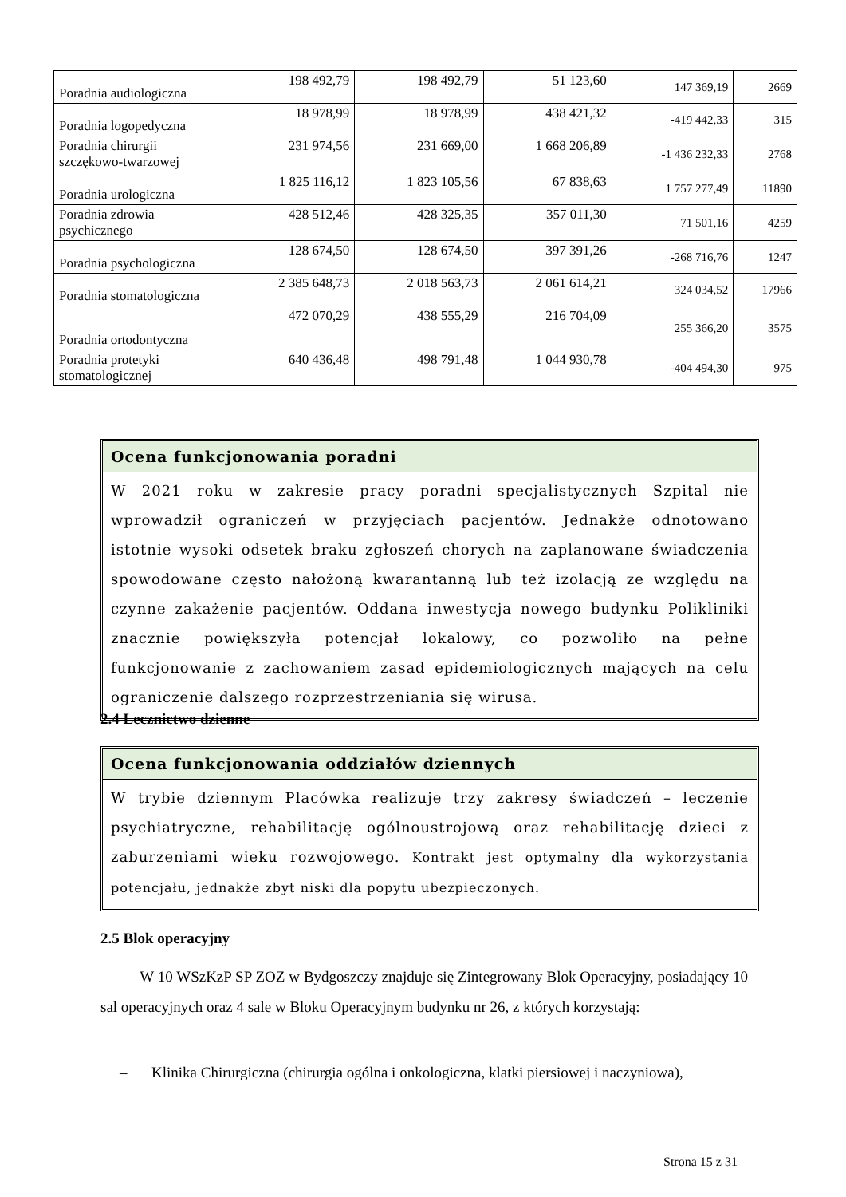| Poradnia audiologiczna | 198 492,79 | 198 492,79 | 51 123,60 | 147 369,19 | 2669 |
| Poradnia logopedyczna | 18 978,99 | 18 978,99 | 438 421,32 | -419 442,33 | 315 |
| Poradnia chirurgii szczękowo-twarzowej | 231 974,56 | 231 669,00 | 1 668 206,89 | -1 436 232,33 | 2768 |
| Poradnia urologiczna | 1 825 116,12 | 1 823 105,56 | 67 838,63 | 1 757 277,49 | 11890 |
| Poradnia zdrowia psychicznego | 428 512,46 | 428 325,35 | 357 011,30 | 71 501,16 | 4259 |
| Poradnia psychologiczna | 128 674,50 | 128 674,50 | 397 391,26 | -268 716,76 | 1247 |
| Poradnia stomatologiczna | 2 385 648,73 | 2 018 563,73 | 2 061 614,21 | 324 034,52 | 17966 |
| Poradnia ortodontyczna | 472 070,29 | 438 555,29 | 216 704,09 | 255 366,20 | 3575 |
| Poradnia protetyki stomatologicznej | 640 436,48 | 498 791,48 | 1 044 930,78 | -404 494,30 | 975 |
Ocena funkcjonowania poradni
W 2021 roku w zakresie pracy poradni specjalistycznych Szpital nie wprowadził ograniczeń w przyjęciach pacjentów. Jednakże odnotowano istotnie wysoki odsetek braku zgłoszeń chorych na zaplanowane świadczenia spowodowane często nałożoną kwarantanną lub też izolacją ze względu na czynne zakażenie pacjentów. Oddana inwestycja nowego budynku Polikliniki znacznie powiększyła potencjał lokalowy, co pozwoliło na pełne funkcjonowanie z zachowaniem zasad epidemiologicznych mających na celu ograniczenie dalszego rozprzestrzeniania się wirusa.
2.4 Lecznictwo dzienne
Ocena funkcjonowania oddziałów dziennych
W trybie dziennym Placówka realizuje trzy zakresy świadczeń – leczenie psychiatryczne, rehabilitację ogólnoustrojową oraz rehabilitację dzieci z zaburzeniami wieku rozwojowego. Kontrakt jest optymalny dla wykorzystania potencjału, jednakże zbyt niski dla popytu ubezpieczonych.
2.5 Blok operacyjny
W 10 WSzKzP SP ZOZ w Bydgoszczy znajduje się Zintegrowany Blok Operacyjny, posiadający 10 sal operacyjnych oraz 4 sale w Bloku Operacyjnym budynku nr 26, z których korzystają:
– Klinika Chirurgiczna (chirurgia ogólna i onkologiczna, klatki piersiowej i naczyniowa),
Strona 15 z 31